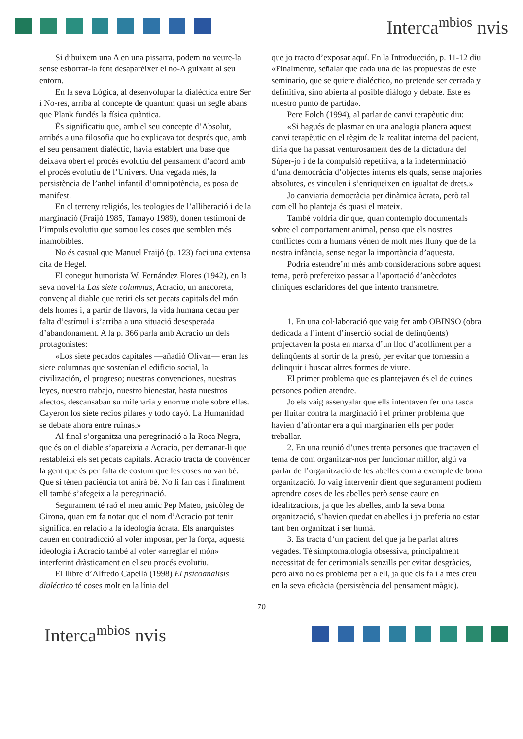Interca<sup>mbios</sup> nvis
Si dibuixem una A en una pissarra, podem no veure-la sense esborrar-la fent desaparèixer el no-A guixant al seu entorn.
En la seva Lògica, al desenvolupar la dialèctica entre Ser i No-res, arriba al concepte de quantum quasi un segle abans que Plank fundés la física quàntica.
És significatiu que, amb el seu concepte d’Absolut, arribés a una filosofia que ho explicava tot després que, amb el seu pensament dialèctic, havia establert una base que deixava obert el procés evolutiu del pensament d’acord amb el procés evolutiu de l’Univers. Una vegada més, la persistència de l’anhel infantil d’omnipotència, es posa de manifest.
En el terreny religiós, les teologies de l’alliberació i de la marginació (Fraijó 1985, Tamayo 1989), donen testimoni de l’impuls evolutiu que somou les coses que semblen més inamobibles.
No és casual que Manuel Fraijó (p. 123) faci una extensa cita de Hegel.
El conegut humorista W. Fernández Flores (1942), en la seva novel·la Las siete columnas, Acracio, un anacoreta, convenç al diable que retiri els set pecats capitals del món dels homes i, a partir de llavors, la vida humana decau per falta d’estímul i s’arriba a una situació desesperada d’abandonament. A la p. 366 parla amb Acracio un dels protagonistes:
«Los siete pecados capitales —añadió Olivan— eran las siete columnas que sostenían el edificio social, la civilización, el progreso; nuestras convenciones, nuestras leyes, nuestro trabajo, nuestro bienestar, hasta nuestros afectos, descansaban su milenaria y enorme mole sobre ellas. Cayeron los siete recios pilares y todo cayó. La Humanidad se debate ahora entre ruinas.»
Al final s’organitza una peregrinació a la Roca Negra, que és on el diable s’apareixia a Acracio, per demanar-li que restableixi els set pecats capitals. Acracio tracta de convèncer la gent que és per falta de costum que les coses no van bé. Que si ténen paciència tot anirà bé. No li fan cas i finalment ell també s’afegeix a la peregrinació.
Segurament té raó el meu amic Pep Mateo, psicòleg de Girona, quan em fa notar que el nom d’Acracio pot tenir significat en relació a la ideologia àcrata. Els anarquistes cauen en contradicció al voler imposar, per la força, aquesta ideologia i Acracio també al voler «arreglar el món» interferint dràsticament en el seu procés evolutiu.
El llibre d’Alfredo Capellà (1998) El psicoanálisis dialéctico té coses molt en la línia del
que jo tracto d’exposar aquí. En la Introducción, p. 11-12 diu «Finalmente, señalar que cada una de las propuestas de este seminario, que se quiere dialéctico, no pretende ser cerrada y definitiva, sino abierta al posible diálogo y debate. Este es nuestro punto de partida».
Pere Folch (1994), al parlar de canvi terapèutic diu:
«Si hagués de plasmar en una analogia planera aquest canvi terapèutic en el règim de la realitat interna del pacient, diria que ha passat venturosament des de la dictadura del Súper-jo i de la compulsió repetitiva, a la indeterminació d’una democràcia d’objectes interns els quals, sense majories absolutes, es vinculen i s’enriqueixen en igualtat de drets.»
Jo canviaria democràcia per dinàmica àcrata, però tal com ell ho planteja és quasi el mateix.
També voldria dir que, quan contemplo documentals sobre el comportament animal, penso que els nostres conflictes com a humans vénen de molt més lluny que de la nostra infància, sense negar la importància d’aquesta.
Podria estendre’m més amb consideracions sobre aquest tema, però prefereixo passar a l’aportació d’anècdotes clíniques esclaridores del que intento transmetre.
1. En una col·laboració que vaig fer amb OBINSO (obra dedicada a l’intent d’inserció social de delinqüents) projectaven la posta en marxa d’un lloc d’acolliment per a delinqüents al sortir de la presó, per evitar que tornessin a delinquir i buscar altres formes de viure.
El primer problema que es plantejaven és el de quines persones podien atendre.
Jo els vaig assenyalar que ells intentaven fer una tasca per lluitar contra la marginació i el primer problema que havien d’afrontar era a qui marginarien ells per poder treballar.
2. En una reunió d’unes trenta persones que tractaven el tema de com organitzar-nos per funcionar millor, algú va parlar de l’organització de les abelles com a exemple de bona organització. Jo vaig intervenir dient que segurament podíem aprendre coses de les abelles però sense caure en idealitzacions, ja que les abelles, amb la seva bona organització, s’havien quedat en abelles i jo preferia no estar tant ben organitzat i ser humà.
3. Es tracta d’un pacient del que ja he parlat altres vegades. Té simptomatologia obsessiva, principalment necessitat de fer cerimonials senzills per evitar desgràcies, però això no és problema per a ell, ja que els fa i a més creu en la seva eficàcia (persistència del pensament màgic).
70
Interca<sup>mbios</sup> nvis